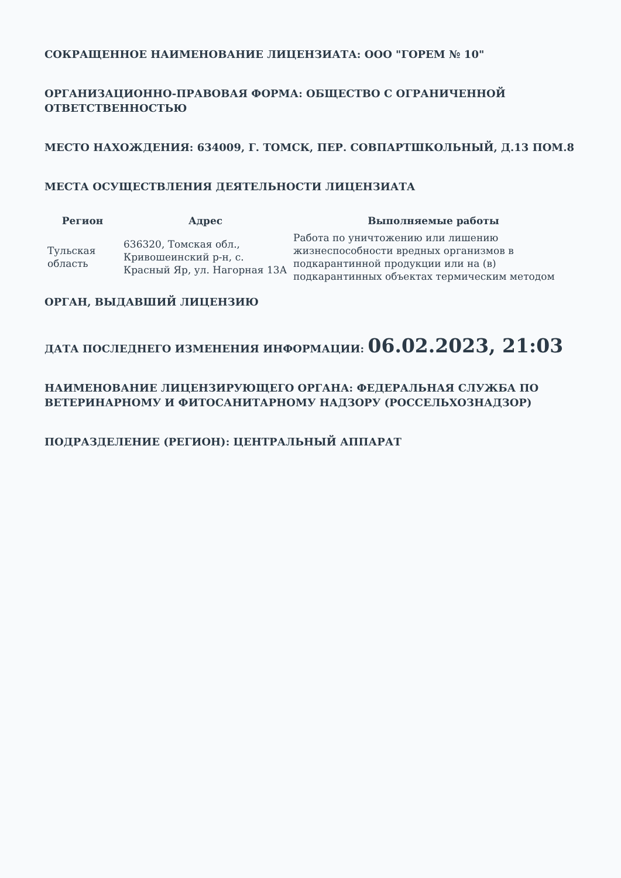СОКРАЩЕННОЕ НАИМЕНОВАНИЕ ЛИЦЕНЗИАТА: ООО "ГОРЕМ № 10"
ОРГАНИЗАЦИОННО-ПРАВОВАЯ ФОРМА: ОБЩЕСТВО С ОГРАНИЧЕННОЙ ОТВЕТСТВЕННОСТЬЮ
МЕСТО НАХОЖДЕНИЯ: 634009, Г. ТОМСК, ПЕР. СОВПАРТШКОЛЬНЫЙ, Д.13 ПОМ.8
МЕСТА ОСУЩЕСТВЛЕНИЯ ДЕЯТЕЛЬНОСТИ ЛИЦЕНЗИАТА
| Регион | Адрес | Выполняемые работы |
| --- | --- | --- |
| Тульская область | 636320, Томская обл., Кривошеинский р-н, с. Красный Яр, ул. Нагорная 13А | Работа по уничтожению или лишению жизнеспособности вредных организмов в подкарантинной продукции или на (в) подкарантинных объектах термическим методом |
ОРГАН, ВЫДАВШИЙ ЛИЦЕНЗИЮ
ДАТА ПОСЛЕДНЕГО ИЗМЕНЕНИЯ ИНФОРМАЦИИ: 06.02.2023, 21:03
НАИМЕНОВАНИЕ ЛИЦЕНЗИРУЮЩЕГО ОРГАНА: ФЕДЕРАЛЬНАЯ СЛУЖБА ПО ВЕТЕРИНАРНОМУ И ФИТОСАНИТАРНОМУ НАДЗОРУ (РОССЕЛЬХОЗНАДЗОР)
ПОДРАЗДЕЛЕНИЕ (РЕГИОН): ЦЕНТРАЛЬНЫЙ АППАРАТ